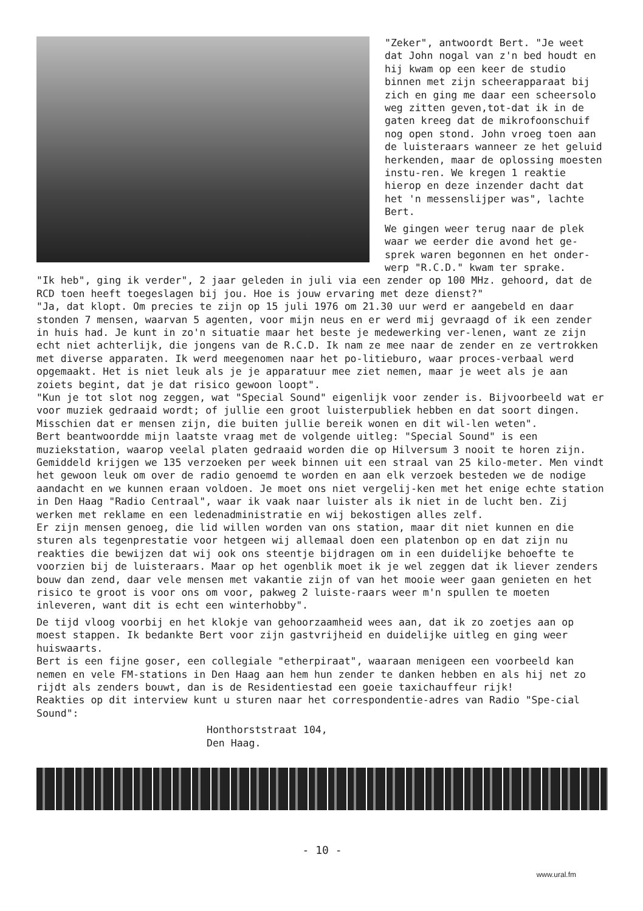"Zeker", antwoordt Bert. "Je weet dat John nogal van z'n bed houdt en hij kwam op een keer de studio binnen met zijn scheerapparaat bij zich en ging me daar een scheersolo weg zitten geven,tot-dat ik in de gaten kreeg dat de mikrofoonschuif nog open stond. John vroeg toen aan de luisteraars wanneer ze het geluid herkenden, maar de oplossing moesten instu-ren. We kregen 1 reaktie hierop en deze inzender dacht dat het 'n messenslijper was", lachte Bert.
We gingen weer terug naar de plek waar we eerder die avond het ge-sprek waren begonnen en het onder-werp "R.C.D." kwam ter sprake.
"Ik heb", ging ik verder", 2 jaar geleden in juli via een zender op 100 MHz. gehoord, dat de RCD toen heeft toegeslagen bij jou. Hoe is jouw ervaring met deze dienst?"
"Ja, dat klopt. Om precies te zijn op 15 juli 1976 om 21.30 uur werd er aangebeld en daar stonden 7 mensen, waarvan 5 agenten, voor mijn neus en er werd mij gevraagd of ik een zender in huis had. Je kunt in zo'n situatie maar het beste je medewerking ver-lenen, want ze zijn echt niet achterlijk, die jongens van de R.C.D. Ik nam ze mee naar de zender en ze vertrokken met diverse apparaten. Ik werd meegenomen naar het po-litieburo, waar proces-verbaal werd opgemaakt. Het is niet leuk als je je apparatuur mee ziet nemen, maar je weet als je aan zoiets begint, dat je dat risico gewoon loopt".
"Kun je tot slot nog zeggen, wat "Special Sound" eigenlijk voor zender is. Bijvoorbeeld wat er voor muziek gedraaid wordt; of jullie een groot luisterpubliek hebben en dat soort dingen. Misschien dat er mensen zijn, die buiten jullie bereik wonen en dit wil-len weten".
Bert beantwoordde mijn laatste vraag met de volgende uitleg: "Special Sound" is een muziekstation, waarop veelal platen gedraaid worden die op Hilversum 3 nooit te horen zijn. Gemiddeld krijgen we 135 verzoeken per week binnen uit een straal van 25 kilo-meter. Men vindt het gewoon leuk om over de radio genoemd te worden en aan elk verzoek besteden we de nodige aandacht en we kunnen eraan voldoen. Je moet ons niet vergelij-ken met het enige echte station in Den Haag "Radio Centraal", waar ik vaak naar luister als ik niet in de lucht ben. Zij werken met reklame en een ledenadministratie en wij bekostigen alles zelf.
Er zijn mensen genoeg, die lid willen worden van ons station, maar dit niet kunnen en die sturen als tegenprestatie voor hetgeen wij allemaal doen een platenbon op en dat zijn nu reakties die bewijzen dat wij ook ons steentje bijdragen om in een duidelijke behoefte te voorzien bij de luisteraars. Maar op het ogenblik moet ik je wel zeggen dat ik liever zenders bouw dan zend, daar vele mensen met vakantie zijn of van het mooie weer gaan genieten en het risico te groot is voor ons om voor, pakweg 2 luiste-raars weer m'n spullen te moeten inleveren, want dit is echt een winterhobby".
De tijd vloog voorbij en het klokje van gehoorzaamheid wees aan, dat ik zo zoetjes aan op moest stappen. Ik bedankte Bert voor zijn gastvrijheid en duidelijke uitleg en ging weer huiswaarts.
Bert is een fijne goser, een collegiale "etherpiraat", waaraan menigeen een voorbeeld kan nemen en vele FM-stations in Den Haag aan hem hun zender te danken hebben en als hij net zo rijdt als zenders bouwt, dan is de Residentiestad een goeie taxichauffeur rijk!
Reakties op dit interview kunt u sturen naar het correspondentie-adres van Radio "Spe-cial Sound":
Honthorststraat 104,
Den Haag.
- 10 -
www.ural.fm